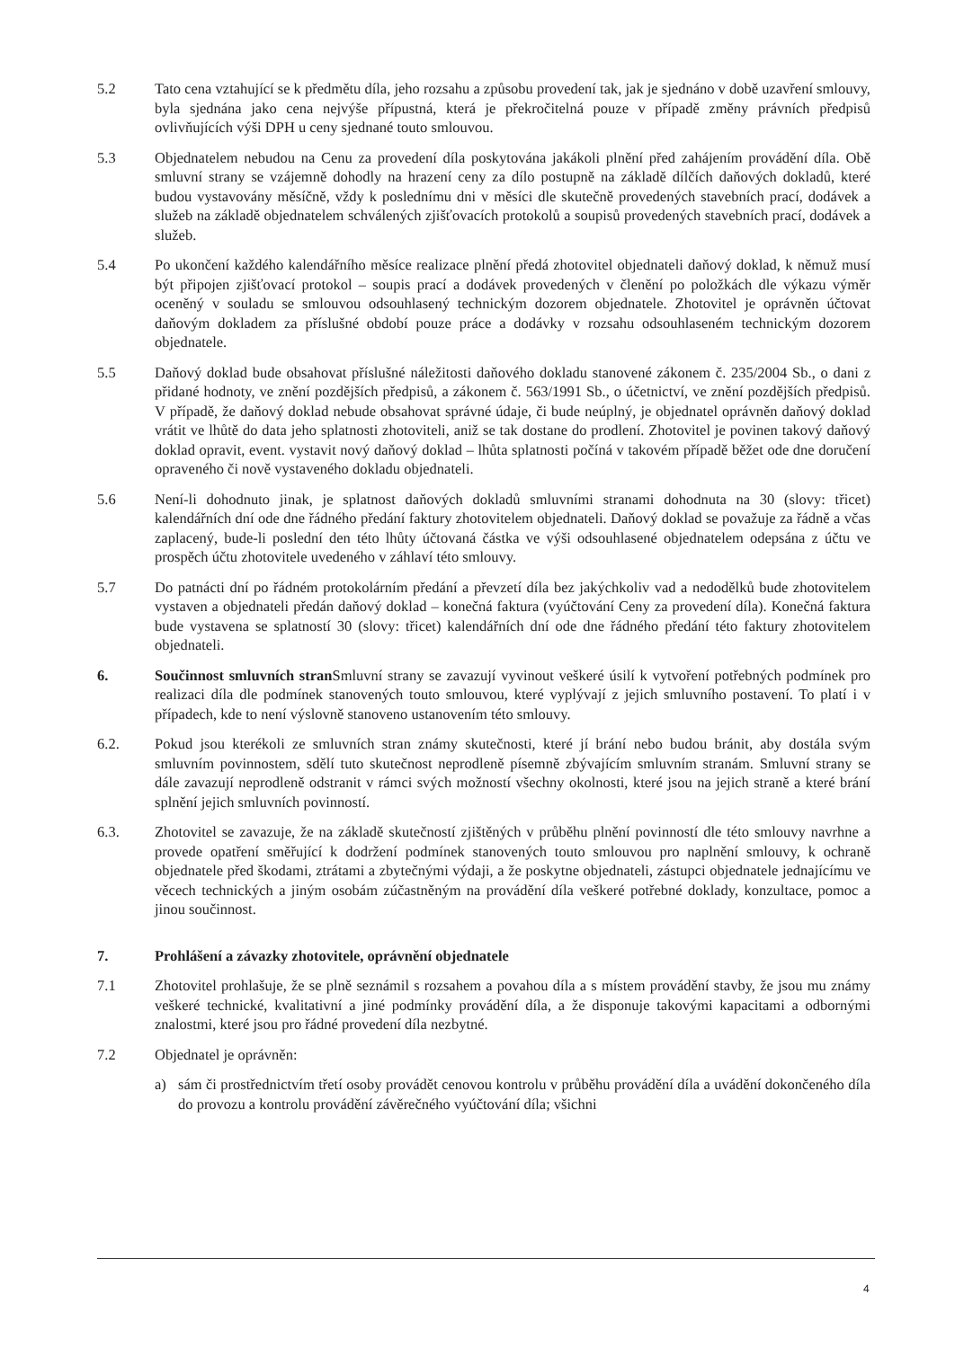5.2 Tato cena vztahující se k předmětu díla, jeho rozsahu a způsobu provedení tak, jak je sjednáno v době uzavření smlouvy, byla sjednána jako cena nejvýše přípustná, která je překročitelná pouze v případě změny právních předpisů ovlivňujících výši DPH u ceny sjednané touto smlouvou.
5.3 Objednatelem nebudou na Cenu za provedení díla poskytována jakákoli plnění před zahájením provádění díla. Obě smluvní strany se vzájemně dohodly na hrazení ceny za dílo postupně na základě dílčích daňových dokladů, které budou vystavovány měsíčně, vždy k poslednímu dni v měsíci dle skutečně provedených stavebních prací, dodávek a služeb na základě objednatelem schválených zjišťovacích protokolů a soupisů provedených stavebních prací, dodávek a služeb.
5.4 Po ukončení každého kalendářního měsíce realizace plnění předá zhotovitel objednateli daňový doklad, k němuž musí být připojen zjišťovací protokol – soupis prací a dodávek provedených v členění po položkách dle výkazu výměr oceněný v souladu se smlouvou odsouhlasený technickým dozorem objednatele. Zhotovitel je oprávněn účtovat daňovým dokladem za příslušné období pouze práce a dodávky v rozsahu odsouhlaseném technickým dozorem objednatele.
5.5 Daňový doklad bude obsahovat příslušné náležitosti daňového dokladu stanovené zákonem č. 235/2004 Sb., o dani z přidané hodnoty, ve znění pozdějších předpisů, a zákonem č. 563/1991 Sb., o účetnictví, ve znění pozdějších předpisů. V případě, že daňový doklad nebude obsahovat správné údaje, či bude neúplný, je objednatel oprávněn daňový doklad vrátit ve lhůtě do data jeho splatnosti zhotoviteli, aniž se tak dostane do prodlení. Zhotovitel je povinen takový daňový doklad opravit, event. vystavit nový daňový doklad – lhůta splatnosti počíná v takovém případě běžet ode dne doručení opraveného či nově vystaveného dokladu objednateli.
5.6 Není-li dohodnuto jinak, je splatnost daňových dokladů smluvními stranami dohodnuta na 30 (slovy: třicet) kalendářních dní ode dne řádného předání faktury zhotovitelem objednateli. Daňový doklad se považuje za řádně a včas zaplacený, bude-li poslední den této lhůty účtovaná částka ve výši odsouhlasené objednatelem odepsána z účtu ve prospěch účtu zhotovitele uvedeného v záhlaví této smlouvy.
5.7 Do patnácti dní po řádném protokolárním předání a převzetí díla bez jakýchkoliv vad a nedodělků bude zhotovitelem vystaven a objednateli předán daňový doklad – konečná faktura (vyúčtování Ceny za provedení díla). Konečná faktura bude vystavena se splatností 30 (slovy: třicet) kalendářních dní ode dne řádného předání této faktury zhotovitelem objednateli.
6. Součinnost smluvních stran Smluvní strany se zavazují vyvinout veškeré úsilí k vytvoření potřebných podmínek pro realizaci díla dle podmínek stanovených touto smlouvou, které vyplývají z jejich smluvního postavení. To platí i v případech, kde to není výslovně stanoveno ustanovením této smlouvy.
6.2. Pokud jsou kterékoli ze smluvních stran známy skutečnosti, které jí brání nebo budou bránit, aby dostála svým smluvním povinnostem, sdělí tuto skutečnost neprodleně písemně zbývajícím smluvním stranám. Smluvní strany se dále zavazují neprodleně odstranit v rámci svých možností všechny okolnosti, které jsou na jejich straně a které brání splnění jejich smluvních povinností.
6.3. Zhotovitel se zavazuje, že na základě skutečností zjištěných v průběhu plnění povinností dle této smlouvy navrhne a provede opatření směřující k dodržení podmínek stanovených touto smlouvou pro naplnění smlouvy, k ochraně objednatele před škodami, ztrátami a zbytečnými výdaji, a že poskytne objednateli, zástupci objednatele jednajícímu ve věcech technických a jiným osobám zúčastněným na provádění díla veškeré potřebné doklady, konzultace, pomoc a jinou součinnost.
7. Prohlášení a závazky zhotovitele, oprávnění objednatele
7.1 Zhotovitel prohlašuje, že se plně seznámil s rozsahem a povahou díla a s místem provádění stavby, že jsou mu známy veškeré technické, kvalitativní a jiné podmínky provádění díla, a že disponuje takovými kapacitami a odbornými znalostmi, které jsou pro řádné provedení díla nezbytné.
7.2 Objednatel je oprávněn:
a) sám či prostřednictvím třetí osoby provádět cenovou kontrolu v průběhu provádění díla a uvádění dokončeného díla do provozu a kontrolu provádění závěrečného vyúčtování díla; všichni
4